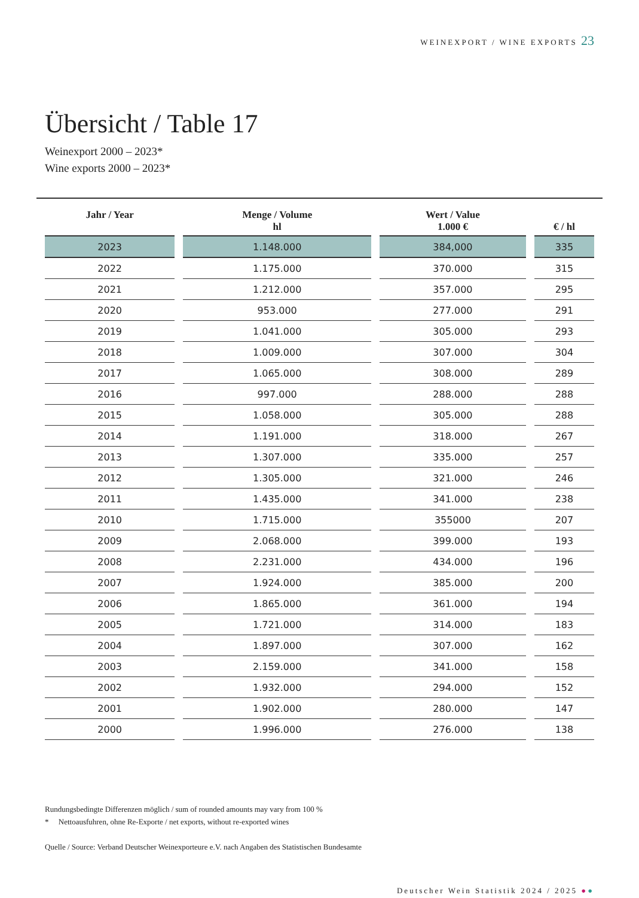WEINEXPORT / WINE EXPORTS 23
Übersicht / Table 17
Weinexport 2000 – 2023*
Wine exports 2000 – 2023*
| Jahr / Year | Menge / Volume hl | Wert / Value 1.000 € | € / hl |
| --- | --- | --- | --- |
| 2023 | 1.148.000 | 384,000 | 335 |
| 2022 | 1.175.000 | 370.000 | 315 |
| 2021 | 1.212.000 | 357.000 | 295 |
| 2020 | 953.000 | 277.000 | 291 |
| 2019 | 1.041.000 | 305.000 | 293 |
| 2018 | 1.009.000 | 307.000 | 304 |
| 2017 | 1.065.000 | 308.000 | 289 |
| 2016 | 997.000 | 288.000 | 288 |
| 2015 | 1.058.000 | 305.000 | 288 |
| 2014 | 1.191.000 | 318.000 | 267 |
| 2013 | 1.307.000 | 335.000 | 257 |
| 2012 | 1.305.000 | 321.000 | 246 |
| 2011 | 1.435.000 | 341.000 | 238 |
| 2010 | 1.715.000 | 355000 | 207 |
| 2009 | 2.068.000 | 399.000 | 193 |
| 2008 | 2.231.000 | 434.000 | 196 |
| 2007 | 1.924.000 | 385.000 | 200 |
| 2006 | 1.865.000 | 361.000 | 194 |
| 2005 | 1.721.000 | 314.000 | 183 |
| 2004 | 1.897.000 | 307.000 | 162 |
| 2003 | 2.159.000 | 341.000 | 158 |
| 2002 | 1.932.000 | 294.000 | 152 |
| 2001 | 1.902.000 | 280.000 | 147 |
| 2000 | 1.996.000 | 276.000 | 138 |
Rundungsbedingte Differenzen möglich / sum of rounded amounts may vary from 100 %
* Nettoausfuhren, ohne Re-Exporte / net exports, without re-exported wines
Quelle / Source: Verband Deutscher Weinexporteure e.V. nach Angaben des Statistischen Bundesamte
Deutscher Wein Statistik 2024 / 2025 ●●